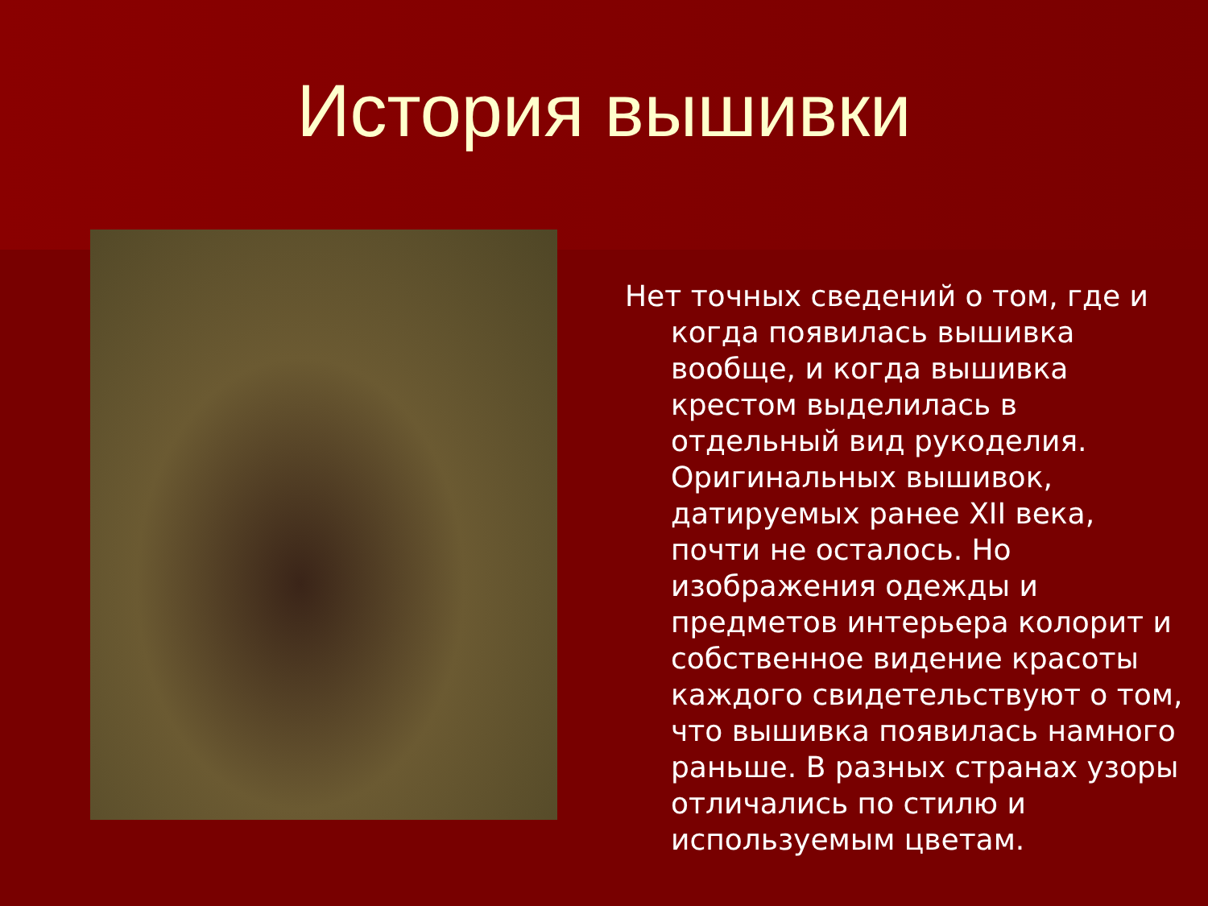История вышивки
Нет точных сведений о том, где и когда появилась вышивка вообще, и когда вышивка крестом выделилась в отдельный вид рукоделия. Оригинальных вышивок, датируемых ранее XII века, почти не осталось. Но изображения одежды и предметов интерьера колорит и собственное видение красоты каждого свидетельствуют о том, что вышивка появилась намного раньше. В разных странах узоры отличались по стилю и используемым цветам.